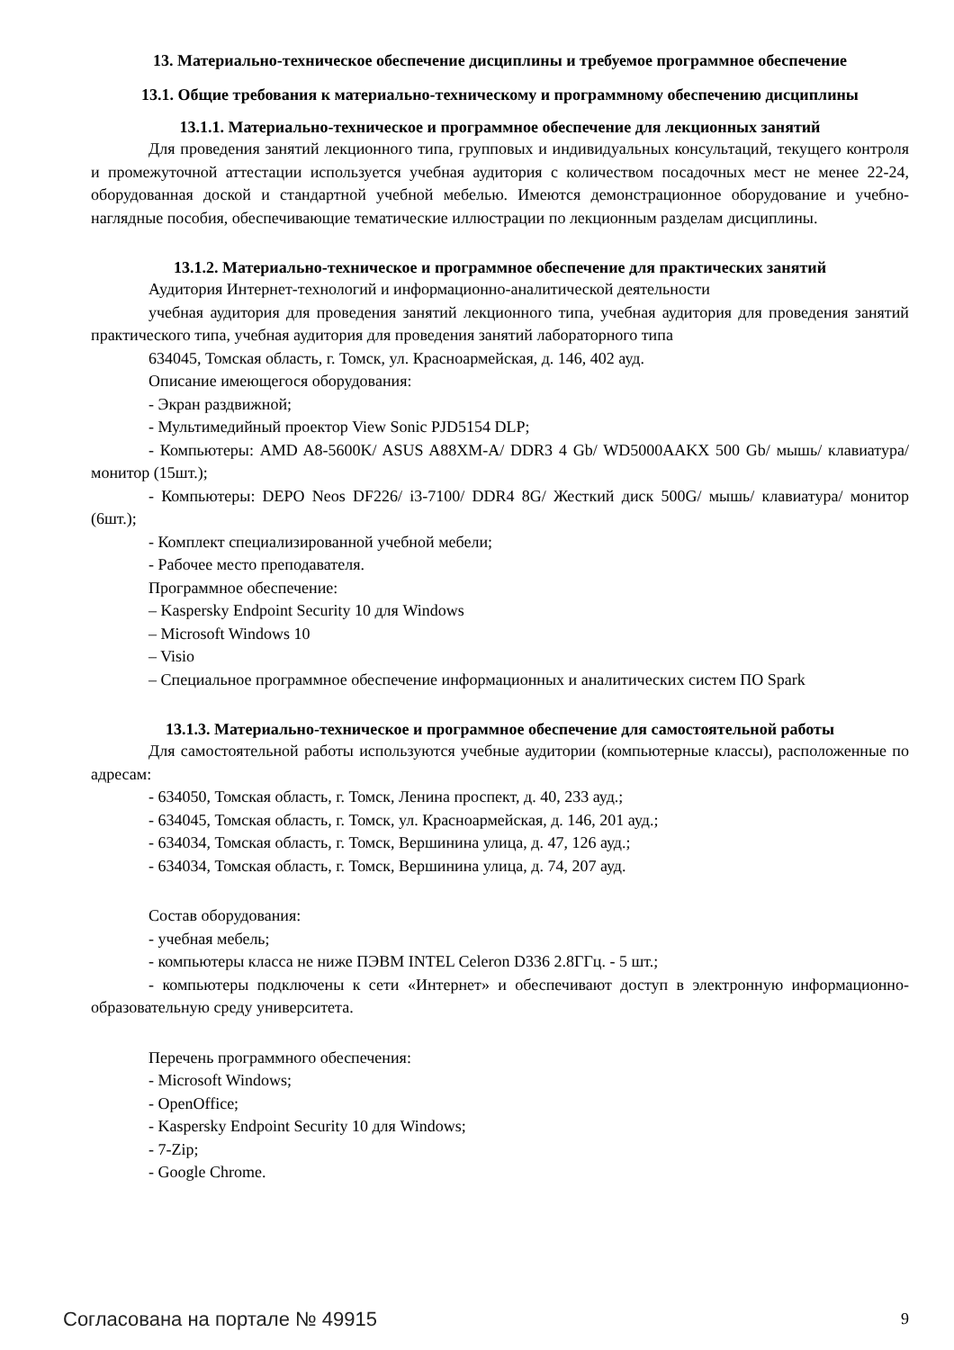13. Материально-техническое обеспечение дисциплины и требуемое программное обеспечение
13.1. Общие требования к материально-техническому и программному обеспечению дисциплины
13.1.1. Материально-техническое и программное обеспечение для лекционных занятий
Для проведения занятий лекционного типа, групповых и индивидуальных консультаций, текущего контроля и промежуточной аттестации используется учебная аудитория с количеством посадочных мест не менее 22-24, оборудованная доской и стандартной учебной мебелью. Имеются демонстрационное оборудование и учебно-наглядные пособия, обеспечивающие тематические иллюстрации по лекционным разделам дисциплины.
13.1.2. Материально-техническое и программное обеспечение для практических занятий
Аудитория Интернет-технологий и информационно-аналитической деятельности
учебная аудитория для проведения занятий лекционного типа, учебная аудитория для проведения занятий практического типа, учебная аудитория для проведения занятий лабораторного типа
634045, Томская область, г. Томск, ул. Красноармейская, д. 146, 402 ауд.
Описание имеющегося оборудования:
- Экран раздвижной;
- Мультимедийный проектор View Sonic PJD5154 DLP;
- Компьютеры: AMD A8-5600K/ ASUS A88XM-A/ DDR3 4 Gb/ WD5000AAKX 500 Gb/ мышь/ клавиатура/ монитор (15шт.);
- Компьютеры: DEPO Neos DF226/ i3-7100/ DDR4 8G/ Жесткий диск 500G/ мышь/ клавиатура/ монитор (6шт.);
- Комплект специализированной учебной мебели;
- Рабочее место преподавателя.
Программное обеспечение:
– Kaspersky Endpoint Security 10 для Windows
– Microsoft Windows 10
– Visio
– Специальное программное обеспечение информационных и аналитических систем ПО Spark
13.1.3. Материально-техническое и программное обеспечение для самостоятельной работы
Для самостоятельной работы используются учебные аудитории (компьютерные классы), расположенные по адресам:
- 634050, Томская область, г. Томск, Ленина проспект, д. 40, 233 ауд.;
- 634045, Томская область, г. Томск, ул. Красноармейская, д. 146, 201 ауд.;
- 634034, Томская область, г. Томск, Вершинина улица, д. 47, 126 ауд.;
- 634034, Томская область, г. Томск, Вершинина улица, д. 74, 207 ауд.
Состав оборудования:
- учебная мебель;
- компьютеры класса не ниже ПЭВМ INTEL Celeron D336 2.8ГГц. - 5 шт.;
- компьютеры подключены к сети «Интернет» и обеспечивают доступ в электронную информационно-образовательную среду университета.
Перечень программного обеспечения:
- Microsoft Windows;
- OpenOffice;
- Kaspersky Endpoint Security 10 для Windows;
- 7-Zip;
- Google Chrome.
Согласована на портале № 49915 9